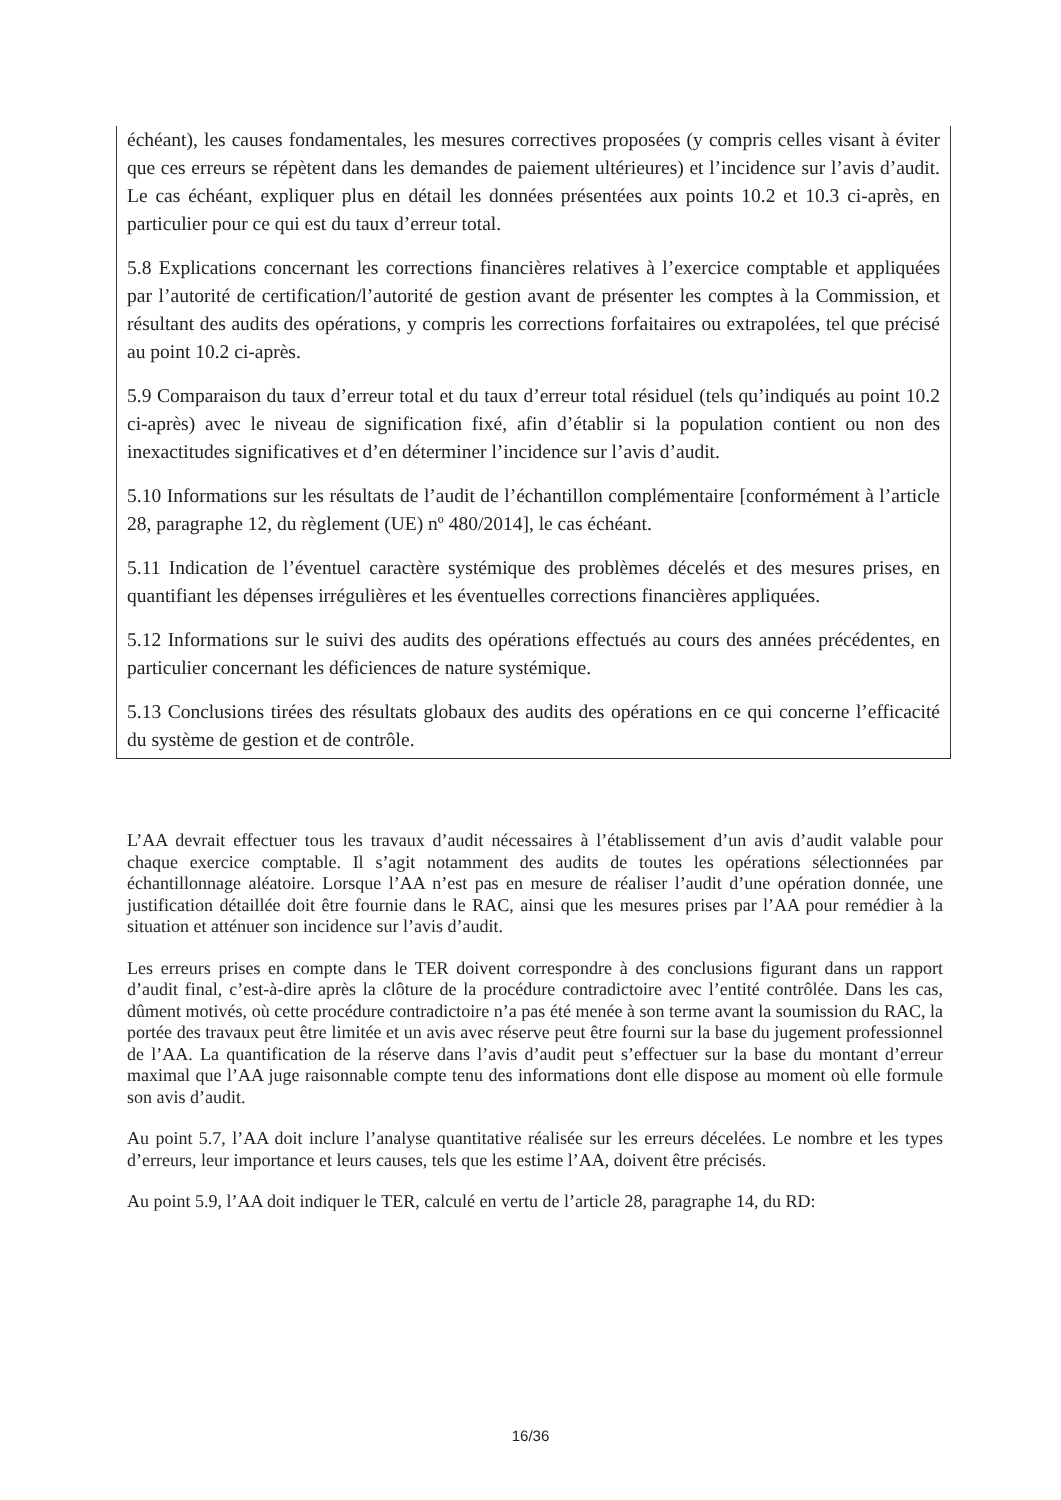échéant), les causes fondamentales, les mesures correctives proposées (y compris celles visant à éviter que ces erreurs se répètent dans les demandes de paiement ultérieures) et l’incidence sur l’avis d’audit. Le cas échéant, expliquer plus en détail les données présentées aux points 10.2 et 10.3 ci-après, en particulier pour ce qui est du taux d’erreur total.
5.8 Explications concernant les corrections financières relatives à l’exercice comptable et appliquées par l’autorité de certification/l’autorité de gestion avant de présenter les comptes à la Commission, et résultant des audits des opérations, y compris les corrections forfaitaires ou extrapolées, tel que précisé au point 10.2 ci-après.
5.9 Comparaison du taux d’erreur total et du taux d’erreur total résiduel (tels qu’indiqués au point 10.2 ci-après) avec le niveau de signification fixé, afin d’établir si la population contient ou non des inexactitudes significatives et d’en déterminer l’incidence sur l’avis d’audit.
5.10 Informations sur les résultats de l’audit de l’échantillon complémentaire [conformément à l’article 28, paragraphe 12, du règlement (UE) nº 480/2014], le cas échéant.
5.11 Indication de l’éventuel caractère systémique des problèmes décelés et des mesures prises, en quantifiant les dépenses irrégulières et les éventuelles corrections financières appliquées.
5.12 Informations sur le suivi des audits des opérations effectués au cours des années précédentes, en particulier concernant les déficiences de nature systémique.
5.13 Conclusions tirées des résultats globaux des audits des opérations en ce qui concerne l’efficacité du système de gestion et de contrôle.
L’AA devrait effectuer tous les travaux d’audit nécessaires à l’établissement d’un avis d’audit valable pour chaque exercice comptable. Il s’agit notamment des audits de toutes les opérations sélectionnées par échantillonnage aléatoire. Lorsque l’AA n’est pas en mesure de réaliser l’audit d’une opération donnée, une justification détaillée doit être fournie dans le RAC, ainsi que les mesures prises par l’AA pour remédier à la situation et atténuer son incidence sur l’avis d’audit.
Les erreurs prises en compte dans le TER doivent correspondre à des conclusions figurant dans un rapport d’audit final, c’est-à-dire après la clôture de la procédure contradictoire avec l’entité contrôlée. Dans les cas, dûment motivés, où cette procédure contradictoire n’a pas été menée à son terme avant la soumission du RAC, la portée des travaux peut être limitée et un avis avec réserve peut être fourni sur la base du jugement professionnel de l’AA. La quantification de la réserve dans l’avis d’audit peut s’effectuer sur la base du montant d’erreur maximal que l’AA juge raisonnable compte tenu des informations dont elle dispose au moment où elle formule son avis d’audit.
Au point 5.7, l’AA doit inclure l’analyse quantitative réalisée sur les erreurs décelées. Le nombre et les types d’erreurs, leur importance et leurs causes, tels que les estime l’AA, doivent être précisés.
Au point 5.9, l’AA doit indiquer le TER, calculé en vertu de l’article 28, paragraphe 14, du RD:
16/36